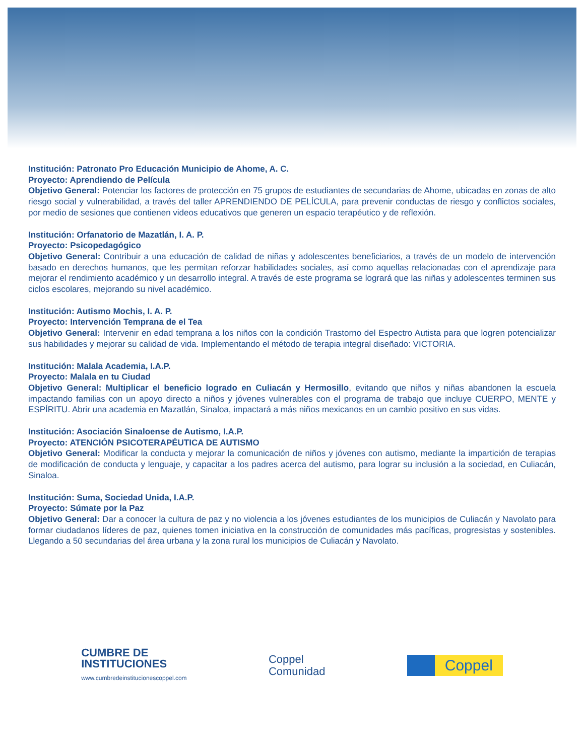Institución: Patronato Pro Educación Municipio de Ahome, A. C.
Proyecto: Aprendiendo de Película
Objetivo General: Potenciar los factores de protección en 75 grupos de estudiantes de secundarias de Ahome, ubicadas en zonas de alto riesgo social y vulnerabilidad, a través del taller APRENDIENDO DE PELÍCULA, para prevenir conductas de riesgo y conflictos sociales, por medio de sesiones que contienen videos educativos que generen un espacio terapéutico y de reflexión.
Institución: Orfanatorio de Mazatlán, I. A. P.
Proyecto: Psicopedagógico
Objetivo General: Contribuir a una educación de calidad de niñas y adolescentes beneficiarios, a través de un modelo de intervención basado en derechos humanos, que les permitan reforzar habilidades sociales, así como aquellas relacionadas con el aprendizaje para mejorar el rendimiento académico y un desarrollo integral. A través de este programa se logrará que las niñas y adolescentes terminen sus ciclos escolares, mejorando su nivel académico.
Institución: Autismo Mochis, I. A. P.
Proyecto: Intervención Temprana de el Tea
Objetivo General: Intervenir en edad temprana a los niños con la condición Trastorno del Espectro Autista para que logren potencializar sus habilidades y mejorar su calidad de vida. Implementando el método de terapia integral diseñado: VICTORIA.
Institución: Malala Academia, I.A.P.
Proyecto: Malala en tu Ciudad
Objetivo General: Multiplicar el beneficio logrado en Culiacán y Hermosillo, evitando que niños y niñas abandonen la escuela impactando familias con un apoyo directo a niños y jóvenes vulnerables con el programa de trabajo que incluye CUERPO, MENTE y ESPÍRITU. Abrir una academia en Mazatlán, Sinaloa, impactará a más niños mexicanos en un cambio positivo en sus vidas.
Institución: Asociación Sinaloense de Autismo, I.A.P.
Proyecto: ATENCIÓN PSICOTERAPÉUTICA DE AUTISMO
Objetivo General: Modificar la conducta y mejorar la comunicación de niños y jóvenes con autismo, mediante la impartición de terapias de modificación de conducta y lenguaje, y capacitar a los padres acerca del autismo, para lograr su inclusión a la sociedad, en Culiacán, Sinaloa.
Institución: Suma, Sociedad Unida, I.A.P.
Proyecto: Súmate por la Paz
Objetivo General: Dar a conocer la cultura de paz y no violencia a los jóvenes estudiantes de los municipios de Culiacán y Navolato para formar ciudadanos líderes de paz, quienes tomen iniciativa en la construcción de comunidades más pacíficas, progresistas y sostenibles. Llegando a 50 secundarias del área urbana y la zona rural los municipios de Culiacán y Navolato.
CUMBRE DE
INSTITUCIONES
www.cumbredeinstitucionescoppel.com
Coppel
Comunidad
Coppel